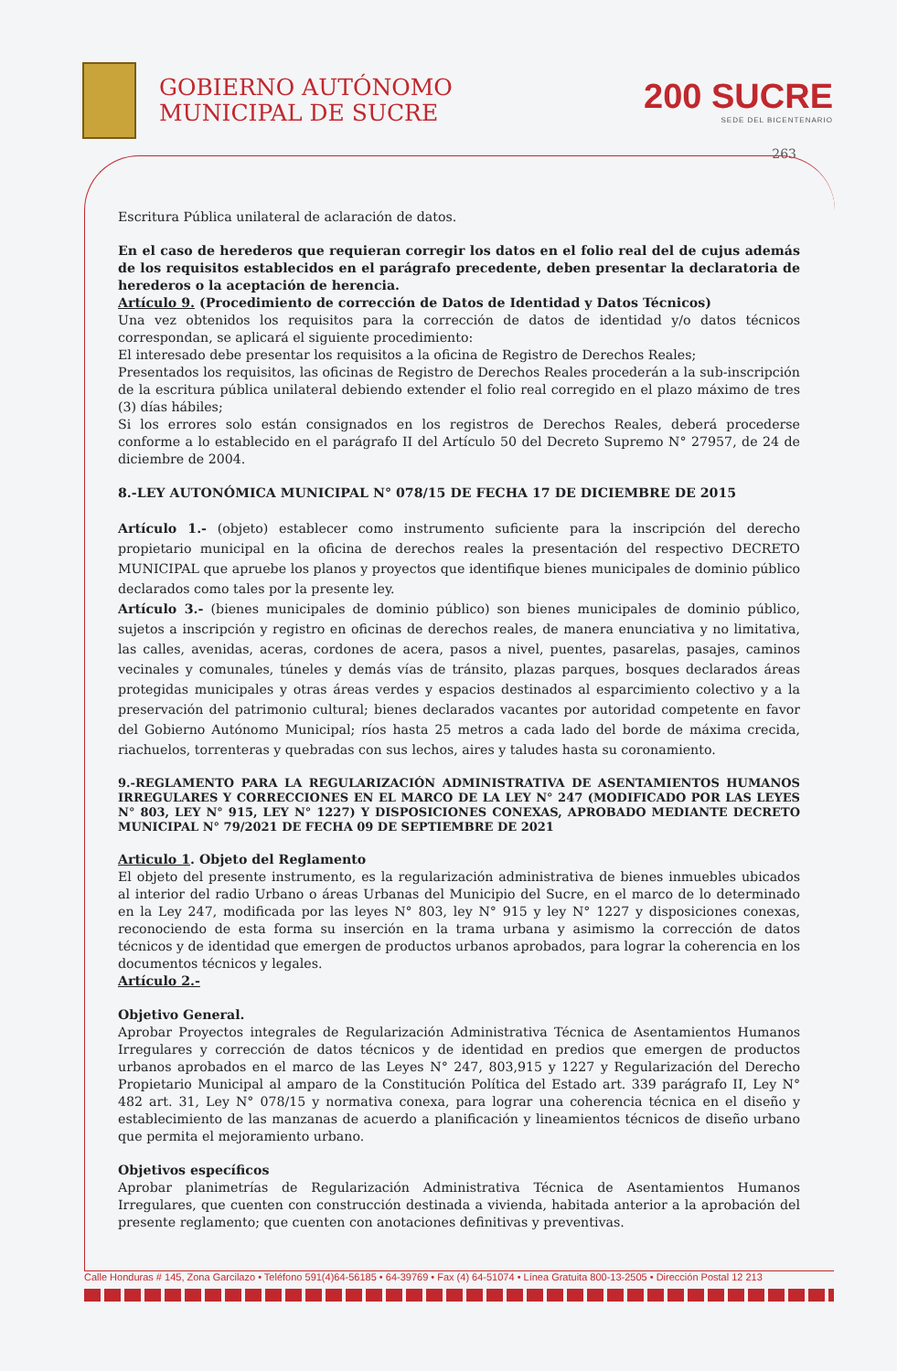GOBIERNO AUTÓNOMO
MUNICIPAL DE SUCRE
200 SUCRE
SEDE DEL BICENTENARIO
263
Escritura Pública unilateral de aclaración de datos.
En el caso de herederos que requieran corregir los datos en el folio real del de cujus además de los requisitos establecidos en el parágrafo precedente, deben presentar la declaratoria de herederos o la aceptación de herencia.
Artículo 9. (Procedimiento de corrección de Datos de Identidad y Datos Técnicos)
Una vez obtenidos los requisitos para la corrección de datos de identidad y/o datos técnicos correspondan, se aplicará el siguiente procedimiento:
El interesado debe presentar los requisitos a la oficina de Registro de Derechos Reales;
Presentados los requisitos, las oficinas de Registro de Derechos Reales procederán a la sub-inscripción de la escritura pública unilateral debiendo extender el folio real corregido en el plazo máximo de tres (3) días hábiles;
Si los errores solo están consignados en los registros de Derechos Reales, deberá procederse conforme a lo establecido en el parágrafo II del Artículo 50 del Decreto Supremo N° 27957, de 24 de diciembre de 2004.
8.-LEY AUTONÓMICA MUNICIPAL N° 078/15 DE FECHA 17 DE DICIEMBRE DE 2015
Artículo 1.- (objeto) establecer como instrumento suficiente para la inscripción del derecho propietario municipal en la oficina de derechos reales la presentación del respectivo DECRETO MUNICIPAL que apruebe los planos y proyectos que identifique bienes municipales de dominio público declarados como tales por la presente ley.
Artículo 3.- (bienes municipales de dominio público) son bienes municipales de dominio público, sujetos a inscripción y registro en oficinas de derechos reales, de manera enunciativa y no limitativa, las calles, avenidas, aceras, cordones de acera, pasos a nivel, puentes, pasarelas, pasajes, caminos vecinales y comunales, túneles y demás vías de tránsito, plazas parques, bosques declarados áreas protegidas municipales y otras áreas verdes y espacios destinados al esparcimiento colectivo y a la preservación del patrimonio cultural; bienes declarados vacantes por autoridad competente en favor del Gobierno Autónomo Municipal; ríos hasta 25 metros a cada lado del borde de máxima crecida, riachuelos, torrenteras y quebradas con sus lechos, aires y taludes hasta su coronamiento.
9.-REGLAMENTO PARA LA REGULARIZACIÓN ADMINISTRATIVA DE ASENTAMIENTOS HUMANOS IRREGULARES Y CORRECCIONES EN EL MARCO DE LA LEY N° 247 (MODIFICADO POR LAS LEYES N° 803, LEY N° 915, LEY N° 1227) Y DISPOSICIONES CONEXAS, APROBADO MEDIANTE DECRETO MUNICIPAL N° 79/2021 DE FECHA 09 DE SEPTIEMBRE DE 2021
Articulo 1. Objeto del Reglamento
El objeto del presente instrumento, es la regularización administrativa de bienes inmuebles ubicados al interior del radio Urbano o áreas Urbanas del Municipio del Sucre, en el marco de lo determinado en la Ley 247, modificada por las leyes N° 803, ley N° 915 y ley N° 1227 y disposiciones conexas, reconociendo de esta forma su inserción en la trama urbana y asimismo la corrección de datos técnicos y de identidad que emergen de productos urbanos aprobados, para lograr la coherencia en los documentos técnicos y legales.
Artículo 2.-
Objetivo General.
Aprobar Proyectos integrales de Regularización Administrativa Técnica de Asentamientos Humanos Irregulares y corrección de datos técnicos y de identidad en predios que emergen de productos urbanos aprobados en el marco de las Leyes N° 247, 803,915 y 1227 y Regularización del Derecho Propietario Municipal al amparo de la Constitución Política del Estado art. 339 parágrafo II, Ley N° 482 art. 31, Ley N° 078/15 y normativa conexa, para lograr una coherencia técnica en el diseño y establecimiento de las manzanas de acuerdo a planificación y lineamientos técnicos de diseño urbano que permita el mejoramiento urbano.
Objetivos específicos
Aprobar planimetrías de Regularización Administrativa Técnica de Asentamientos Humanos Irregulares, que cuenten con construcción destinada a vivienda, habitada anterior a la aprobación del presente reglamento; que cuenten con anotaciones definitivas y preventivas.
Calle Honduras # 145, Zona Garcilazo • Teléfono 591(4)64-56185 • 64-39769 • Fax (4) 64-51074 • Línea Gratuita 800-13-2505 • Dirección Postal 12 213